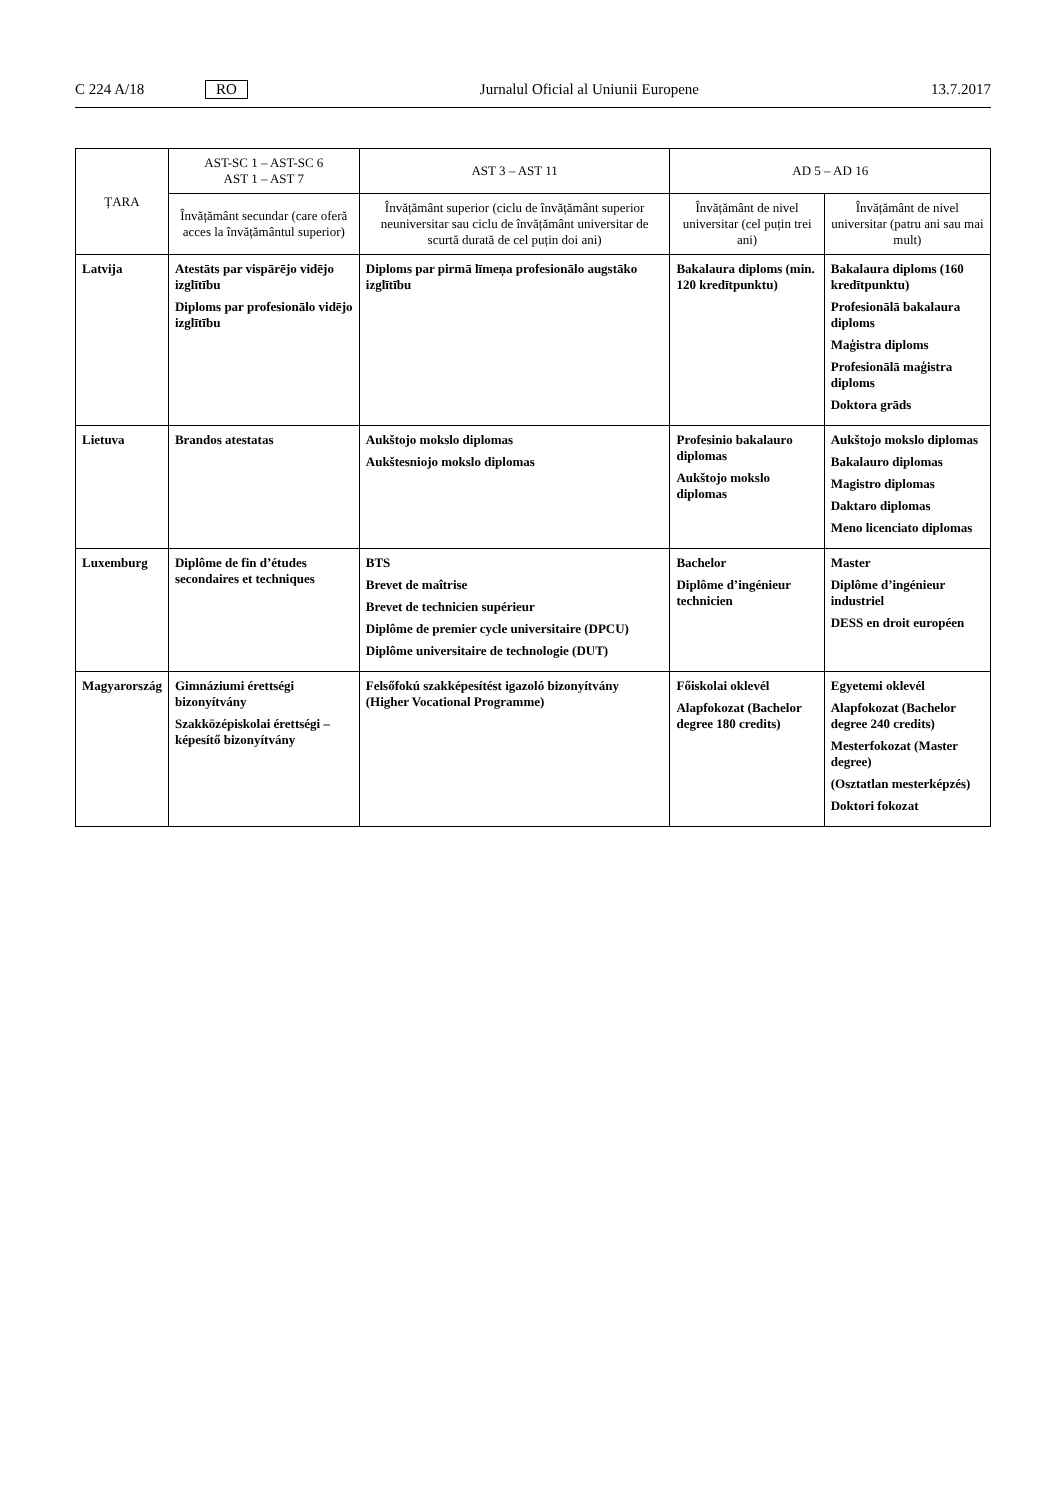C 224 A/18 RO Jurnalul Oficial al Uniunii Europene 13.7.2017
| ȚARA | AST-SC 1 – AST-SC 6 AST 1 – AST 7 | AST 3 – AST 11 | AD 5 – AD 16 | |
| --- | --- | --- | --- | --- |
| | Învățământ secundar (care oferă acces la învățământul superior) | Învățământ superior (ciclu de învățământ superior neuniversitar sau ciclu de învățământ universitar de scurtă durată de cel puțin doi ani) | Învățământ de nivel universitar (cel puțin trei ani) | Învățământ de nivel universitar (patru ani sau mai mult) |
| Latvija | Atestāts par vispārējo vidējo izglītību Diploms par profesionālo vidējo izglītību | Diploms par pirmā līmeņa profesionālo augstāko izglītību | Bakalaura diploms (min. 120 kredītpunktu) | Bakalaura diploms (160 kredītpunktu) Profesionālā bakalaura diploms Maģistra diploms Profesionālā maģistra diploms Doktora grāds |
| Lietuva | Brandos atestatas | Aukštojo mokslo diplomas Aukštesniojo mokslo diplomas | Profesinio bakalauro diplomas Aukštojo mokslo diplomas | Aukštojo mokslo diplomas Bakalauro diplomas Magistro diplomas Daktaro diplomas Meno licenciato diplomas |
| Luxemburg | Diplôme de fin d’études secondaires et techniques | BTS Brevet de maîtrise Brevet de technicien supérieur Diplôme de premier cycle universitaire (DPCU) Diplôme universitaire de technologie (DUT) | Bachelor Diplôme d’ingénieur technicien | Master Diplôme d’ingénieur industriel DESS en droit européen |
| Magyarország | Gimnáziumi érettségi bizonyítvány Szakközépiskolai érettségi – képesítő bizonyítvány | Felsőfokú szakképesítést igazoló bizonyítvány (Higher Vocational Programme) | Főiskolai oklevél Alapfokozat (Bachelor degree 180 credits) | Egyetemi oklevél Alapfokozat (Bachelor degree 240 credits) Mesterfokozat (Master degree) (Osztatlan mesterképzés) Doktori fokozat |